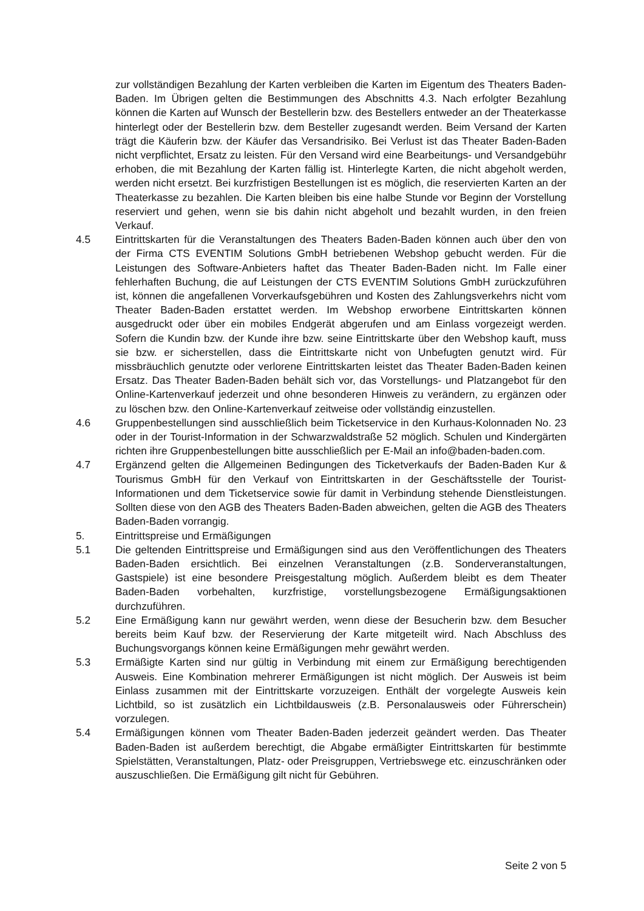zur vollständigen Bezahlung der Karten verbleiben die Karten im Eigentum des Theaters Baden-Baden. Im Übrigen gelten die Bestimmungen des Abschnitts 4.3. Nach erfolgter Bezahlung können die Karten auf Wunsch der Bestellerin bzw. des Bestellers entweder an der Theaterkasse hinterlegt oder der Bestellerin bzw. dem Besteller zugesandt werden. Beim Versand der Karten trägt die Käuferin bzw. der Käufer das Versandrisiko. Bei Verlust ist das Theater Baden-Baden nicht verpflichtet, Ersatz zu leisten. Für den Versand wird eine Bearbeitungs- und Versandgebühr erhoben, die mit Bezahlung der Karten fällig ist. Hinterlegte Karten, die nicht abgeholt werden, werden nicht ersetzt. Bei kurzfristigen Bestellungen ist es möglich, die reservierten Karten an der Theaterkasse zu bezahlen. Die Karten bleiben bis eine halbe Stunde vor Beginn der Vorstellung reserviert und gehen, wenn sie bis dahin nicht abgeholt und bezahlt wurden, in den freien Verkauf.
4.5 Eintrittskarten für die Veranstaltungen des Theaters Baden-Baden können auch über den von der Firma CTS EVENTIM Solutions GmbH betriebenen Webshop gebucht werden. Für die Leistungen des Software-Anbieters haftet das Theater Baden-Baden nicht. Im Falle einer fehlerhaften Buchung, die auf Leistungen der CTS EVENTIM Solutions GmbH zurückzuführen ist, können die angefallenen Vorverkaufsgebühren und Kosten des Zahlungsverkehrs nicht vom Theater Baden-Baden erstattet werden. Im Webshop erworbene Eintrittskarten können ausgedruckt oder über ein mobiles Endgerät abgerufen und am Einlass vorgezeigt werden. Sofern die Kundin bzw. der Kunde ihre bzw. seine Eintrittskarte über den Webshop kauft, muss sie bzw. er sicherstellen, dass die Eintrittskarte nicht von Unbefugten genutzt wird. Für missbräuchlich genutzte oder verlorene Eintrittskarten leistet das Theater Baden-Baden keinen Ersatz. Das Theater Baden-Baden behält sich vor, das Vorstellungs- und Platzangebot für den Online-Kartenverkauf jederzeit und ohne besonderen Hinweis zu verändern, zu ergänzen oder zu löschen bzw. den Online-Kartenverkauf zeitweise oder vollständig einzustellen.
4.6 Gruppenbestellungen sind ausschließlich beim Ticketservice in den Kurhaus-Kolonnaden No. 23 oder in der Tourist-Information in der Schwarzwaldstraße 52 möglich. Schulen und Kindergärten richten ihre Gruppenbestellungen bitte ausschließlich per E-Mail an info@baden-baden.com.
4.7 Ergänzend gelten die Allgemeinen Bedingungen des Ticketverkaufs der Baden-Baden Kur & Tourismus GmbH für den Verkauf von Eintrittskarten in der Geschäftsstelle der Tourist-Informationen und dem Ticketservice sowie für damit in Verbindung stehende Dienstleistungen. Sollten diese von den AGB des Theaters Baden-Baden abweichen, gelten die AGB des Theaters Baden-Baden vorrangig.
5. Eintrittspreise und Ermäßigungen
5.1 Die geltenden Eintrittspreise und Ermäßigungen sind aus den Veröffentlichungen des Theaters Baden-Baden ersichtlich. Bei einzelnen Veranstaltungen (z.B. Sonderveranstaltungen, Gastspiele) ist eine besondere Preisgestaltung möglich. Außerdem bleibt es dem Theater Baden-Baden vorbehalten, kurzfristige, vorstellungsbezogene Ermäßigungsaktionen durchzuführen.
5.2 Eine Ermäßigung kann nur gewährt werden, wenn diese der Besucherin bzw. dem Besucher bereits beim Kauf bzw. der Reservierung der Karte mitgeteilt wird. Nach Abschluss des Buchungsvorgangs können keine Ermäßigungen mehr gewährt werden.
5.3 Ermäßigte Karten sind nur gültig in Verbindung mit einem zur Ermäßigung berechtigenden Ausweis. Eine Kombination mehrerer Ermäßigungen ist nicht möglich. Der Ausweis ist beim Einlass zusammen mit der Eintrittskarte vorzuzeigen. Enthält der vorgelegte Ausweis kein Lichtbild, so ist zusätzlich ein Lichtbildausweis (z.B. Personalausweis oder Führerschein) vorzulegen.
5.4 Ermäßigungen können vom Theater Baden-Baden jederzeit geändert werden. Das Theater Baden-Baden ist außerdem berechtigt, die Abgabe ermäßigter Eintrittskarten für bestimmte Spielstätten, Veranstaltungen, Platz- oder Preisgruppen, Vertriebswege etc. einzuschränken oder auszuschließen. Die Ermäßigung gilt nicht für Gebühren.
Seite 2 von 5